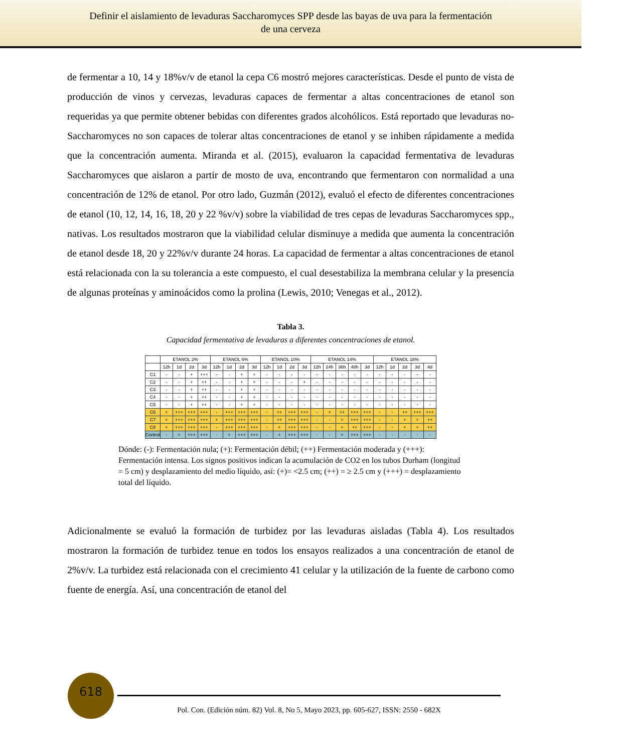Definir el aislamiento de levaduras Saccharomyces SPP desde las bayas de uva para la fermentación
de una cerveza
de fermentar a 10, 14 y 18%v/v de etanol la cepa C6 mostró mejores características. Desde el punto de vista de producción de vinos y cervezas, levaduras capaces de fermentar a altas concentraciones de etanol son requeridas ya que permite obtener bebidas con diferentes grados alcohólicos. Está reportado que levaduras no-Saccharomyces no son capaces de tolerar altas concentraciones de etanol y se inhiben rápidamente a medida que la concentración aumenta. Miranda et al. (2015), evaluaron la capacidad fermentativa de levaduras Saccharomyces que aislaron a partir de mosto de uva, encontrando que fermentaron con normalidad a una concentración de 12% de etanol. Por otro lado, Guzmán (2012), evaluó el efecto de diferentes concentraciones de etanol (10, 12, 14, 16, 18, 20 y 22 %v/v) sobre la viabilidad de tres cepas de levaduras Saccharomyces spp., nativas. Los resultados mostraron que la viabilidad celular disminuye a medida que aumenta la concentración de etanol desde 18, 20 y 22%v/v durante 24 horas. La capacidad de fermentar a altas concentraciones de etanol está relacionada con la su tolerancia a este compuesto, el cual desestabiliza la membrana celular y la presencia de algunas proteínas y aminoácidos como la prolina (Lewis, 2010; Venegas et al., 2012).
Tabla 3.
Capacidad fermentativa de levaduras a diferentes concentraciones de etanol.
| | ETANOL 2% | | | | ETANOL 6% | | | | ETANOL 10% | | | | ETANOL 14% | | | | | ETANOL 18% | | | | |
| --- | --- | --- | --- | --- | --- | --- | --- | --- | --- | --- | --- | --- | --- | --- | --- | --- | --- | --- | --- | --- | --- | --- |
| | 12h | 1d | 2d | 3d | 12h | 1d | 2d | 3d | 12h | 1d | 2d | 3d | 12h | 24h | 36h | 48h | 3d | 12h | 1d | 2d | 3d | 4d |
| C1 | - | - | + | +++ | - | - | + | + | - | - | - | - | - | - | - | - | - | - | - | - | - | - |
| C2 | - | - | + | ++ | - | - | + | + | - | - | - | + | - | - | - | - | - | - | - | - | - | - |
| C3 | - | - | + | ++ | - | - | + | + | - | - | - | - | - | - | - | - | - | - | - | - | - | - |
| C4 | - | - | + | ++ | - | - | + | + | - | - | - | - | - | - | - | - | - | - | - | - | - | - |
| C5 | - | - | + | ++ | - | - | + | + | - | - | - | - | - | - | - | - | - | - | - | - | - | - |
| C6 | + | +++ | +++ | +++ | - | +++ | +++ | +++ | - | ++ | +++ | +++ | - | + | ++ | +++ | +++ | - | - | ++ | +++ | +++ |
| C7 | + | +++ | +++ | +++ | + | +++ | +++ | +++ | - | ++ | +++ | +++ | - | - | + | +++ | +++ | - | - | + | + | ++ |
| C8 | + | +++ | +++ | +++ | - | +++ | +++ | +++ | - | + | +++ | +++ | - | - | + | ++ | +++ | - | - | + | + | ++ |
| Control | - | + | +++ | +++ | - | + | +++ | +++ | - | + | +++ | +++ | - | - | + | +++ | +++ | - | - | - | - | - |
Dónde: (-): Fermentación nula; (+): Fermentación débil; (++) Fermentación moderada y (+++): Fermentación intensa. Los signos positivos indican la acumulación de CO2 en los tubos Durham (longitud = 5 cm) y desplazamiento del medio líquido, así: (+)= <2.5 cm; (++) = ≥ 2.5 cm y (+++) = desplazamiento total del líquido.
Adicionalmente se evaluó la formación de turbidez por las levaduras aisladas (Tabla 4). Los resultados mostraron la formación de turbidez tenue en todos los ensayos realizados a una concentración de etanol de 2%v/v. La turbidez está relacionada con el crecimiento 41 celular y la utilización de la fuente de carbono como fuente de energía. Así, una concentración de etanol del
618
Pol. Con. (Edición núm. 82) Vol. 8, No 5, Mayo 2023, pp. 605-627, ISSN: 2550 - 682X